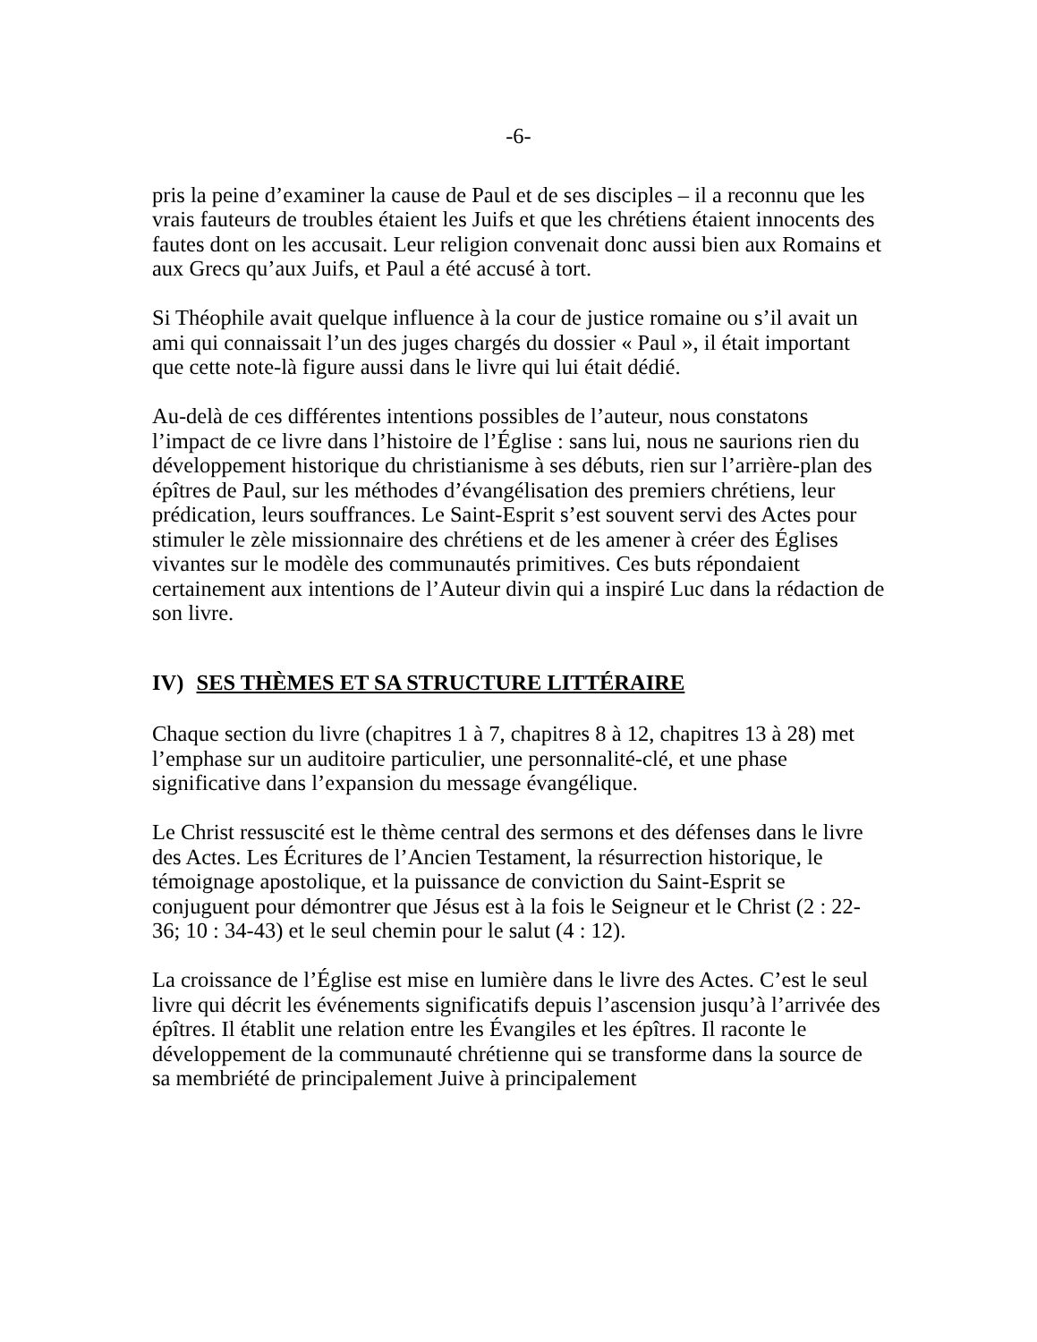-6-
pris la peine d’examiner la cause de Paul et de ses disciples – il a reconnu que les vrais fauteurs de troubles étaient les Juifs et que les chrétiens étaient innocents des fautes dont on les accusait. Leur religion convenait donc aussi bien aux Romains et aux Grecs qu’aux Juifs, et Paul a été accusé à tort.
Si Théophile avait quelque influence à la cour de justice romaine ou s’il avait un ami qui connaissait l’un des juges chargés du dossier « Paul », il était important que cette note-là figure aussi dans le livre qui lui était dédié.
Au-delà de ces différentes intentions possibles de l’auteur, nous constatons l’impact de ce livre dans l’histoire de l’Église : sans lui, nous ne saurions rien du développement historique du christianisme à ses débuts, rien sur l’arrière-plan des épîtres de Paul, sur les méthodes d’évangélisation des premiers chrétiens, leur prédication, leurs souffrances. Le Saint-Esprit s’est souvent servi des Actes pour stimuler le zèle missionnaire des chrétiens et de les amener à créer des Églises vivantes sur le modèle des communautés primitives. Ces buts répondaient certainement aux intentions de l’Auteur divin qui a inspiré Luc dans la rédaction de son livre.
IV) SES THÈMES ET SA STRUCTURE LITTÉRAIRE
Chaque section du livre (chapitres 1 à 7, chapitres 8 à 12, chapitres 13 à 28) met l’emphase sur un auditoire particulier, une personnalité-clé, et une phase significative dans l’expansion du message évangélique.
Le Christ ressuscité est le thème central des sermons et des défenses dans le livre des Actes. Les Écritures de l’Ancien Testament, la résurrection historique, le témoignage apostolique, et la puissance de conviction du Saint-Esprit se conjuguent pour démontrer que Jésus est à la fois le Seigneur et le Christ (2 : 22-36; 10 : 34-43) et le seul chemin pour le salut (4 : 12).
La croissance de l’Église est mise en lumière dans le livre des Actes. C’est le seul livre qui décrit les événements significatifs depuis l’ascension jusqu’à l’arrivée des épîtres. Il établit une relation entre les Évangiles et les épîtres. Il raconte le développement de la communauté chrétienne qui se transforme dans la source de sa membriété de principalement Juive à principalement